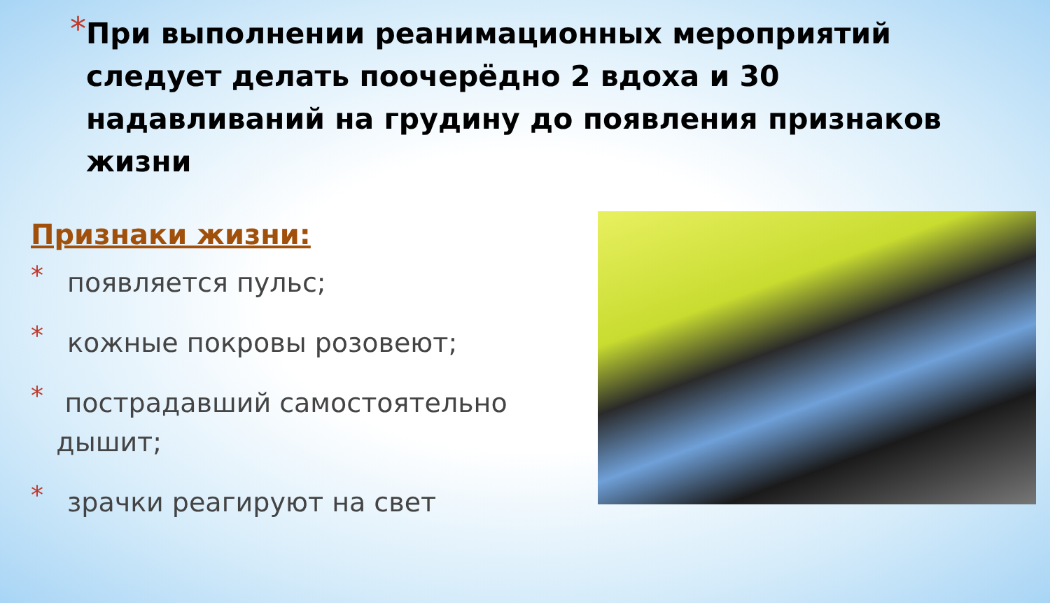*
При выполнении реанимационных мероприятий следует делать поочерёдно 2 вдоха и 30 надавливаний на грудину до появления признаков жизни
Признаки жизни:
* появляется пульс;
* кожные покровы розовеют;
* пострадавший самостоятельно дышит;
* зрачки реагируют на свет